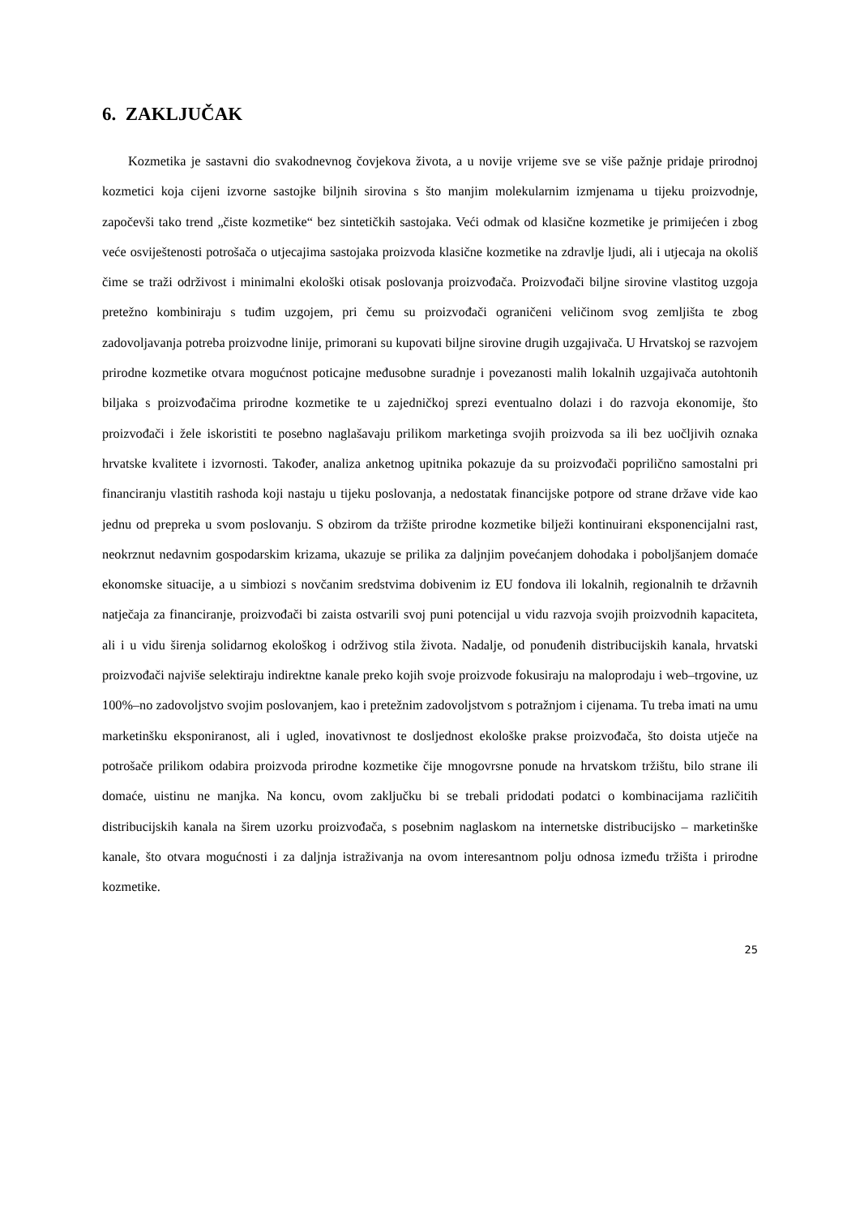6. ZAKLJUČAK
Kozmetika je sastavni dio svakodnevnog čovjekova života, a u novije vrijeme sve se više pažnje pridaje prirodnoj kozmetici koja cijeni izvorne sastojke biljnih sirovina s što manjim molekularnim izmjenama u tijeku proizvodnje, započevši tako trend „čiste kozmetike“ bez sintetičkih sastojaka. Veći odmak od klasične kozmetike je primijećen i zbog veće osviještenosti potrošača o utjecajima sastojaka proizvoda klasične kozmetike na zdravlje ljudi, ali i utjecaja na okoliš čime se traži održivost i minimalni ekološki otisak poslovanja proizvođača. Proizvođači biljne sirovine vlastitog uzgoja pretežno kombiniraju s tuđim uzgojem, pri čemu su proizvođači ograničeni veličinom svog zemljišta te zbog zadovoljavanja potreba proizvodne linije, primorani su kupovati biljne sirovine drugih uzgajivača. U Hrvatskoj se razvojem prirodne kozmetike otvara mogućnost poticajne međusobne suradnje i povezanosti malih lokalnih uzgajivača autohtonih biljaka s proizvođačima prirodne kozmetike te u zajedničkoj sprezi eventualno dolazi i do razvoja ekonomije, što proizvođači i žele iskoristiti te posebno naglašavaju prilikom marketinga svojih proizvoda sa ili bez uočljivih oznaka hrvatske kvalitete i izvornosti. Također, analiza anketnog upitnika pokazuje da su proizvođači poprilično samostalni pri financiranju vlastitih rashoda koji nastaju u tijeku poslovanja, a nedostatak financijske potpore od strane države vide kao jednu od prepreka u svom poslovanju. S obzirom da tržište prirodne kozmetike bilježi kontinuirani eksponencijalni rast, neokrznut nedavnim gospodarskim krizama, ukazuje se prilika za daljnjim povećanjem dohodaka i poboljšanjem domaće ekonomske situacije, a u simbiozi s novčanim sredstvima dobivenim iz EU fondova ili lokalnih, regionalnih te državnih natječaja za financiranje, proizvođači bi zaista ostvarili svoj puni potencijal u vidu razvoja svojih proizvodnih kapaciteta, ali i u vidu širenja solidarnog ekološkog i održivog stila života. Nadalje, od ponuđenih distribucijskih kanala, hrvatski proizvođači najviše selektiraju indirektne kanale preko kojih svoje proizvode fokusiraju na maloprodaju i web–trgovine, uz 100%–no zadovoljstvo svojim poslovanjem, kao i pretežnim zadovoljstvom s potražnjom i cijenama. Tu treba imati na umu marketinšku eksponiranost, ali i ugled, inovativnost te dosljednost ekološke prakse proizvođača, što doista utječe na potrošače prilikom odabira proizvoda prirodne kozmetike čije mnogovrsne ponude na hrvatskom tržištu, bilo strane ili domaće, uistinu ne manjka. Na koncu, ovom zaključku bi se trebali pridodati podatci o kombinacijama različitih distribucijskih kanala na širem uzorku proizvođača, s posebnim naglaskom na internetske distribucijsko – marketinške kanale, što otvara mogućnosti i za daljnja istraživanja na ovom interesantnom polju odnosa između tržišta i prirodne kozmetike.
25